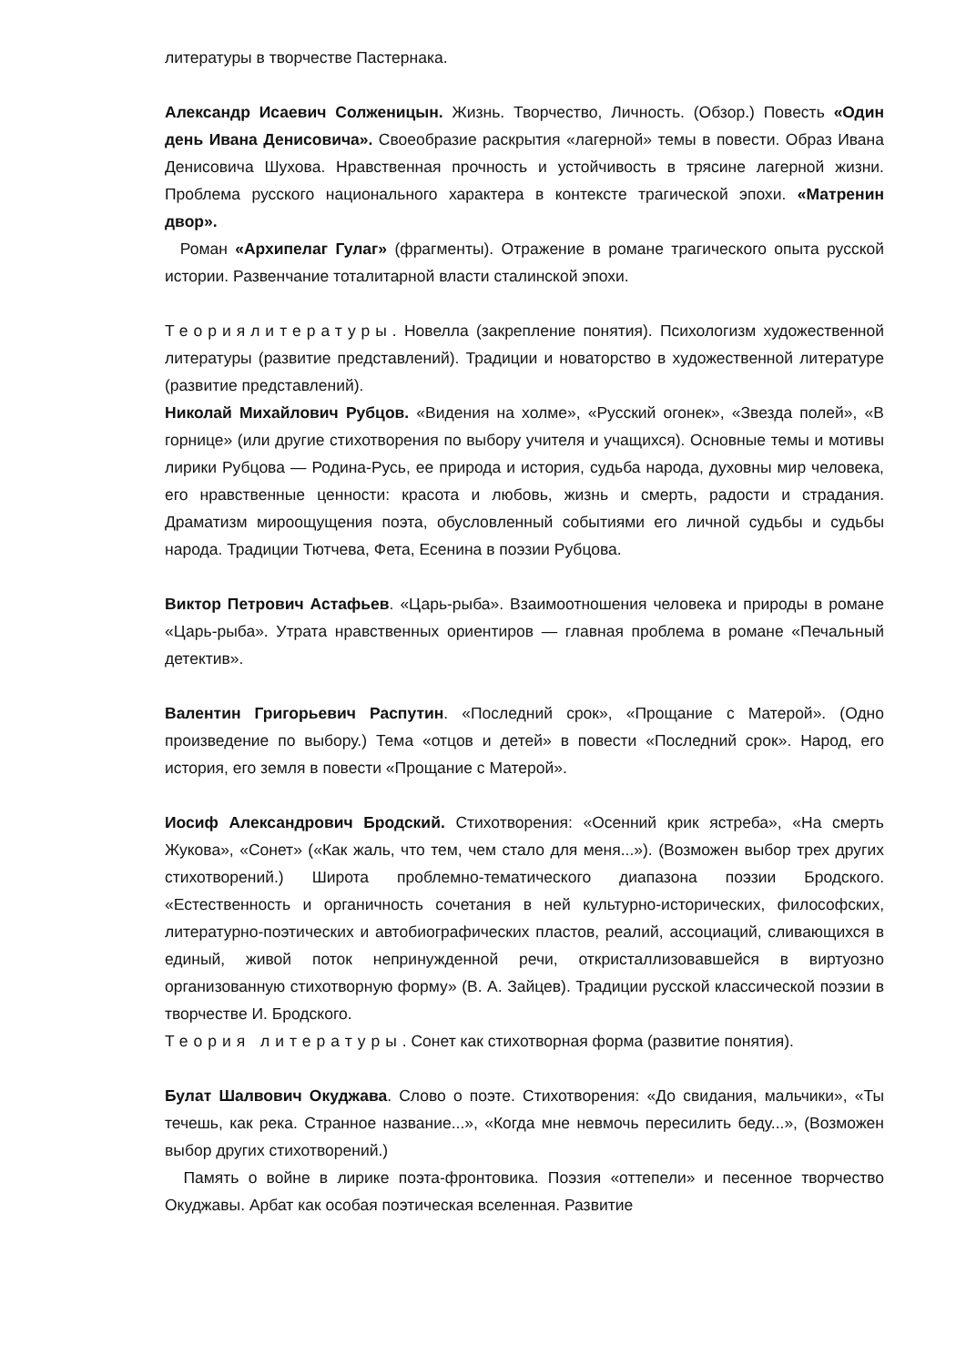литературы в творчестве Пастернака.
Александр Исаевич Солженицын. Жизнь. Творчество, Личность. (Обзор.) Повесть «Один день Ивана Денисовича». Своеобразие раскрытия «лагерной» темы в повести. Образ Ивана Денисовича Шухова. Нравственная прочность и устойчивость в трясине лагерной жизни. Проблема русского национального характера в контексте трагической эпохи. «Матренин двор».
Роман «Архипелаг Гулаг» (фрагменты). Отражение в романе трагического опыта русской истории. Развенчание тоталитарной власти сталинской эпохи.
Теориялитературы. Новелла (закрепление понятия). Психологизм художественной литературы (развитие представлений). Традиции и новаторство в художественной литературе (развитие представлений).
Николай Михайлович Рубцов. «Видения на холме», «Русский огонек», «Звезда полей», «В горнице» (или другие стихотворения по выбору учителя и учащихся). Основные темы и мотивы лирики Рубцова — Родина-Русь, ее природа и история, судьба народа, духовны мир человека, его нравственные ценности: красота и любовь, жизнь и смерть, радости и страдания. Драматизм мироощущения поэта, обусловленный событиями его личной судьбы и судьбы народа. Традиции Тютчева, Фета, Есенина в поэзии Рубцова.
Виктор Петрович Астафьев. «Царь-рыба». Взаимоотношения человека и природы в романе «Царь-рыба». Утрата нравственных ориентиров — главная проблема в романе «Печальный детектив».
Валентин Григорьевич Распутин. «Последний срок», «Прощание с Матерой». (Одно произведение по выбору.) Тема «отцов и детей» в повести «Последний срок». Народ, его история, его земля в повести «Прощание с Матерой».
Иосиф Александрович Бродский. Стихотворения: «Осенний крик ястреба», «На смерть Жукова», «Сонет» («Как жаль, что тем, чем стало для меня...»). (Возможен выбор трех других стихотворений.) Широта проблемно-тематического диапазона поэзии Бродского. «Естественность и органичность сочетания в ней культурно-исторических, философских, литературно-поэтических и автобиографических пластов, реалий, ассоциаций, сливающихся в единый, живой поток непринужденной речи, откристаллизовавшейся в виртуозно организованную стихотворную форму» (В. А. Зайцев). Традиции русской классической поэзии в творчестве И. Бродского.
Теория литературы. Сонет как стихотворная форма (развитие понятия).
Булат Шалвович Окуджава. Слово о поэте. Стихотворения: «До свидания, мальчики», «Ты течешь, как река. Странное название...», «Когда мне невмочь пересилить беду...», (Возможен выбор других стихотворений.)
Память о войне в лирике поэта-фронтовика. Поэзия «оттепели» и песенное творчество Окуджавы. Арбат как особая поэтическая вселенная. Развитие